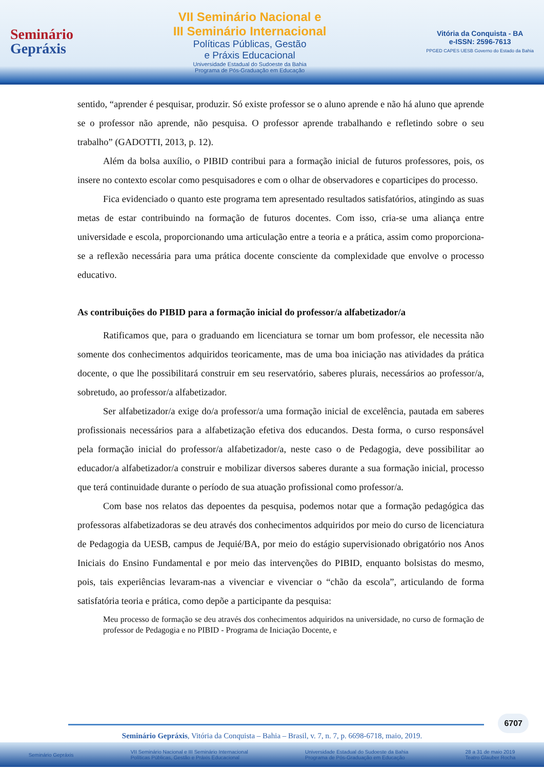Seminário
Gepráxis
VII Seminário Nacional e
III Seminário Internacional
Políticas Públicas, Gestão
e Práxis Educacional
Universidade Estadual do Sudoeste da Bahia
Programa de Pós-Graduação em Educação
Vitória da Conquista - BA
e-ISSN: 2596-7613
PPGED CAPES UESB Governo do Estado da Bahia
sentido, “aprender é pesquisar, produzir. Só existe professor se o aluno aprende e não há aluno que aprende se o professor não aprende, não pesquisa. O professor aprende trabalhando e refletindo sobre o seu trabalho” (GADOTTI, 2013, p. 12).
Além da bolsa auxílio, o PIBID contribui para a formação inicial de futuros professores, pois, os insere no contexto escolar como pesquisadores e com o olhar de observadores e coparticipes do processo.
Fica evidenciado o quanto este programa tem apresentado resultados satisfatórios, atingindo as suas metas de estar contribuindo na formação de futuros docentes. Com isso, cria-se uma aliança entre universidade e escola, proporcionando uma articulação entre a teoria e a prática, assim como proporciona-se a reflexão necessária para uma prática docente consciente da complexidade que envolve o processo educativo.
As contribuições do PIBID para a formação inicial do professor/a alfabetizador/a
Ratificamos que, para o graduando em licenciatura se tornar um bom professor, ele necessita não somente dos conhecimentos adquiridos teoricamente, mas de uma boa iniciação nas atividades da prática docente, o que lhe possibilitará construir em seu reservatório, saberes plurais, necessários ao professor/a, sobretudo, ao professor/a alfabetizador.
Ser alfabetizador/a exige do/a professor/a uma formação inicial de excelência, pautada em saberes profissionais necessários para a alfabetização efetiva dos educandos. Desta forma, o curso responsável pela formação inicial do professor/a alfabetizador/a, neste caso o de Pedagogia, deve possibilitar ao educador/a alfabetizador/a construir e mobilizar diversos saberes durante a sua formação inicial, processo que terá continuidade durante o período de sua atuação profissional como professor/a.
Com base nos relatos das depoentes da pesquisa, podemos notar que a formação pedagógica das professoras alfabetizadoras se deu através dos conhecimentos adquiridos por meio do curso de licenciatura de Pedagogia da UESB, campus de Jequié/BA, por meio do estágio supervisionado obrigatório nos Anos Iniciais do Ensino Fundamental e por meio das intervenções do PIBID, enquanto bolsistas do mesmo, pois, tais experiências levaram-nas a vivenciar e vivenciar o “chão da escola”, articulando de forma satisfatória teoria e prática, como depõe a participante da pesquisa:
Meu processo de formação se deu através dos conhecimentos adquiridos na universidade, no curso de formação de professor de Pedagogia e no PIBID - Programa de Iniciação Docente, e
6707
Seminário Gepráxis, Vitória da Conquista – Bahia – Brasil, v. 7, n. 7, p. 6698-6718, maio, 2019.
Seminário Gepráxis VII Seminário Nacional e III Seminário Internacional
Políticas Públicas, Gestão e Práxis Educacional Universidade Estadual do Sudoeste da Bahia
Programa de Pós-Graduação em Educação 28 a 31 de maio 2019
Teatro Glauber Rocha